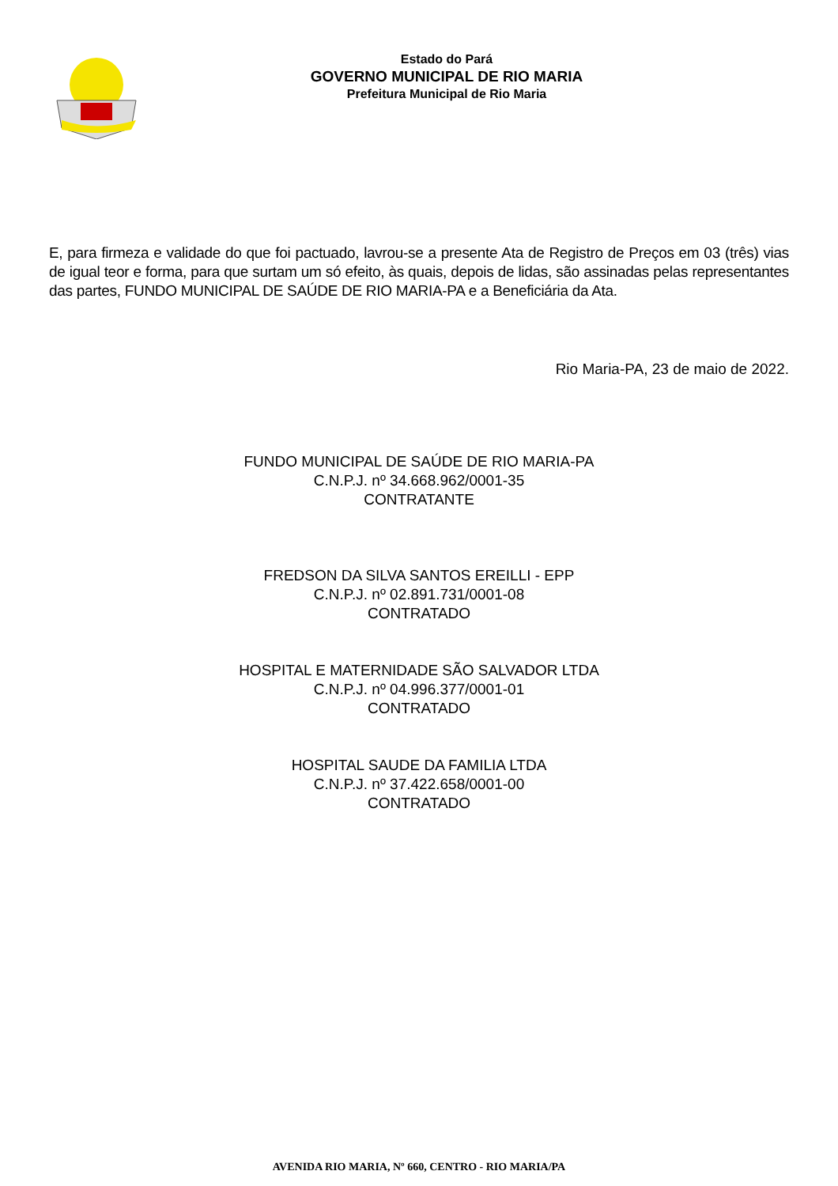Estado do Pará
GOVERNO MUNICIPAL DE RIO MARIA
Prefeitura Municipal de Rio Maria
E, para firmeza e validade do que foi pactuado, lavrou-se a presente Ata de Registro de Preços em 03 (três) vias de igual teor e forma, para que surtam um só efeito, às quais, depois de lidas, são assinadas pelas representantes das partes, FUNDO MUNICIPAL DE SAÚDE DE RIO MARIA-PA e a Beneficiária da Ata.
Rio Maria-PA, 23 de maio de 2022.
FUNDO MUNICIPAL DE SAÚDE DE RIO MARIA-PA
C.N.P.J. nº 34.668.962/0001-35
CONTRATANTE
FREDSON DA SILVA SANTOS EREILLI - EPP
C.N.P.J. nº 02.891.731/0001-08
CONTRATADO
HOSPITAL E MATERNIDADE SÃO SALVADOR LTDA
C.N.P.J. nº 04.996.377/0001-01
CONTRATADO
HOSPITAL SAUDE DA FAMILIA LTDA
C.N.P.J. nº 37.422.658/0001-00
CONTRATADO
AVENIDA RIO MARIA, Nº 660, CENTRO - RIO MARIA/PA